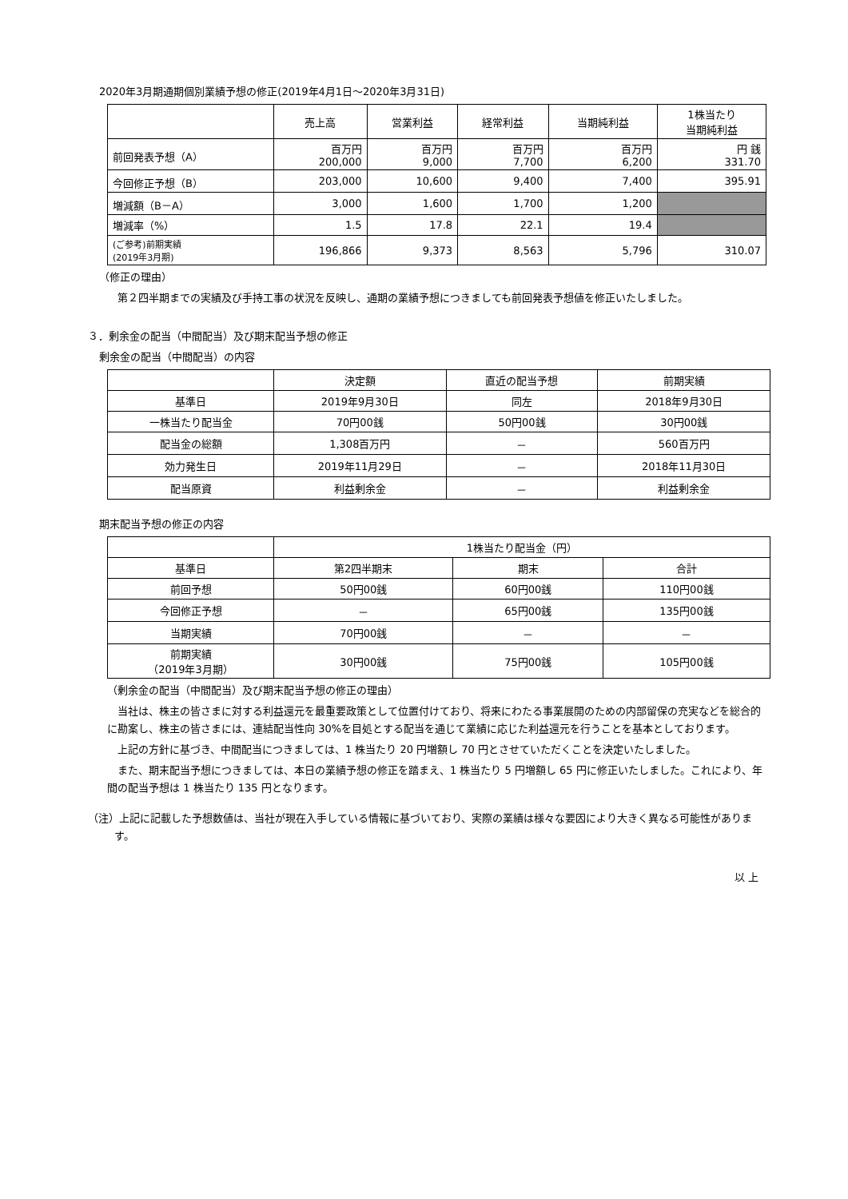2020年3月期通期個別業績予想の修正(2019年4月1日～2020年3月31日)
| | 売上高 | 営業利益 | 経常利益 | 当期純利益 | 1株当たり 当期純利益 |
| --- | --- | --- | --- | --- | --- |
| 前回発表予想（A） | 百万円 200,000 | 百万円 9,000 | 百万円 7,700 | 百万円 6,200 | 円 銭 331.70 |
| 今回修正予想（B） | 203,000 | 10,600 | 9,400 | 7,400 | 395.91 |
| 増減額（B－A） | 3,000 | 1,600 | 1,700 | 1,200 | |
| 増減率（%） | 1.5 | 17.8 | 22.1 | 19.4 | |
| (ご参考)前期実績 (2019年3月期) | 196,866 | 9,373 | 8,563 | 5,796 | 310.07 |
（修正の理由）
第２四半期までの実績及び手持工事の状況を反映し、通期の業績予想につきましても前回発表予想値を修正いたしました。
３．剰余金の配当（中間配当）及び期末配当予想の修正
剰余金の配当（中間配当）の内容
| | 決定額 | 直近の配当予想 | 前期実績 |
| --- | --- | --- | --- |
| 基準日 | 2019年9月30日 | 同左 | 2018年9月30日 |
| 一株当たり配当金 | 70円00銭 | 50円00銭 | 30円00銭 |
| 配当金の総額 | 1,308百万円 | － | 560百万円 |
| 効力発生日 | 2019年11月29日 | － | 2018年11月30日 |
| 配当原資 | 利益剰余金 | － | 利益剰余金 |
期末配当予想の修正の内容
| | 1株当たり配当金（円） | | |
| --- | --- | --- | --- |
| 基準日 | 第2四半期末 | 期末 | 合計 |
| 前回予想 | 50円00銭 | 60円00銭 | 110円00銭 |
| 今回修正予想 | － | 65円00銭 | 135円00銭 |
| 当期実績 | 70円00銭 | － | － |
| 前期実績 （2019年3月期） | 30円00銭 | 75円00銭 | 105円00銭 |
（剰余金の配当（中間配当）及び期末配当予想の修正の理由）
当社は、株主の皆さまに対する利益還元を最重要政策として位置付けており、将来にわたる事業展開のための内部留保の充実などを総合的に勘案し、株主の皆さまには、連結配当性向 30%を目処とする配当を通じて業績に応じた利益還元を行うことを基本としております。
上記の方針に基づき、中間配当につきましては、1 株当たり 20 円増額し 70 円とさせていただくことを決定いたしました。
また、期末配当予想につきましては、本日の業績予想の修正を踏まえ、1 株当たり 5 円増額し 65 円に修正いたしました。これにより、年間の配当予想は 1 株当たり 135 円となります。
（注）上記に記載した予想数値は、当社が現在入手している情報に基づいており、実際の業績は様々な要因により大きく異なる可能性があります。
以 上